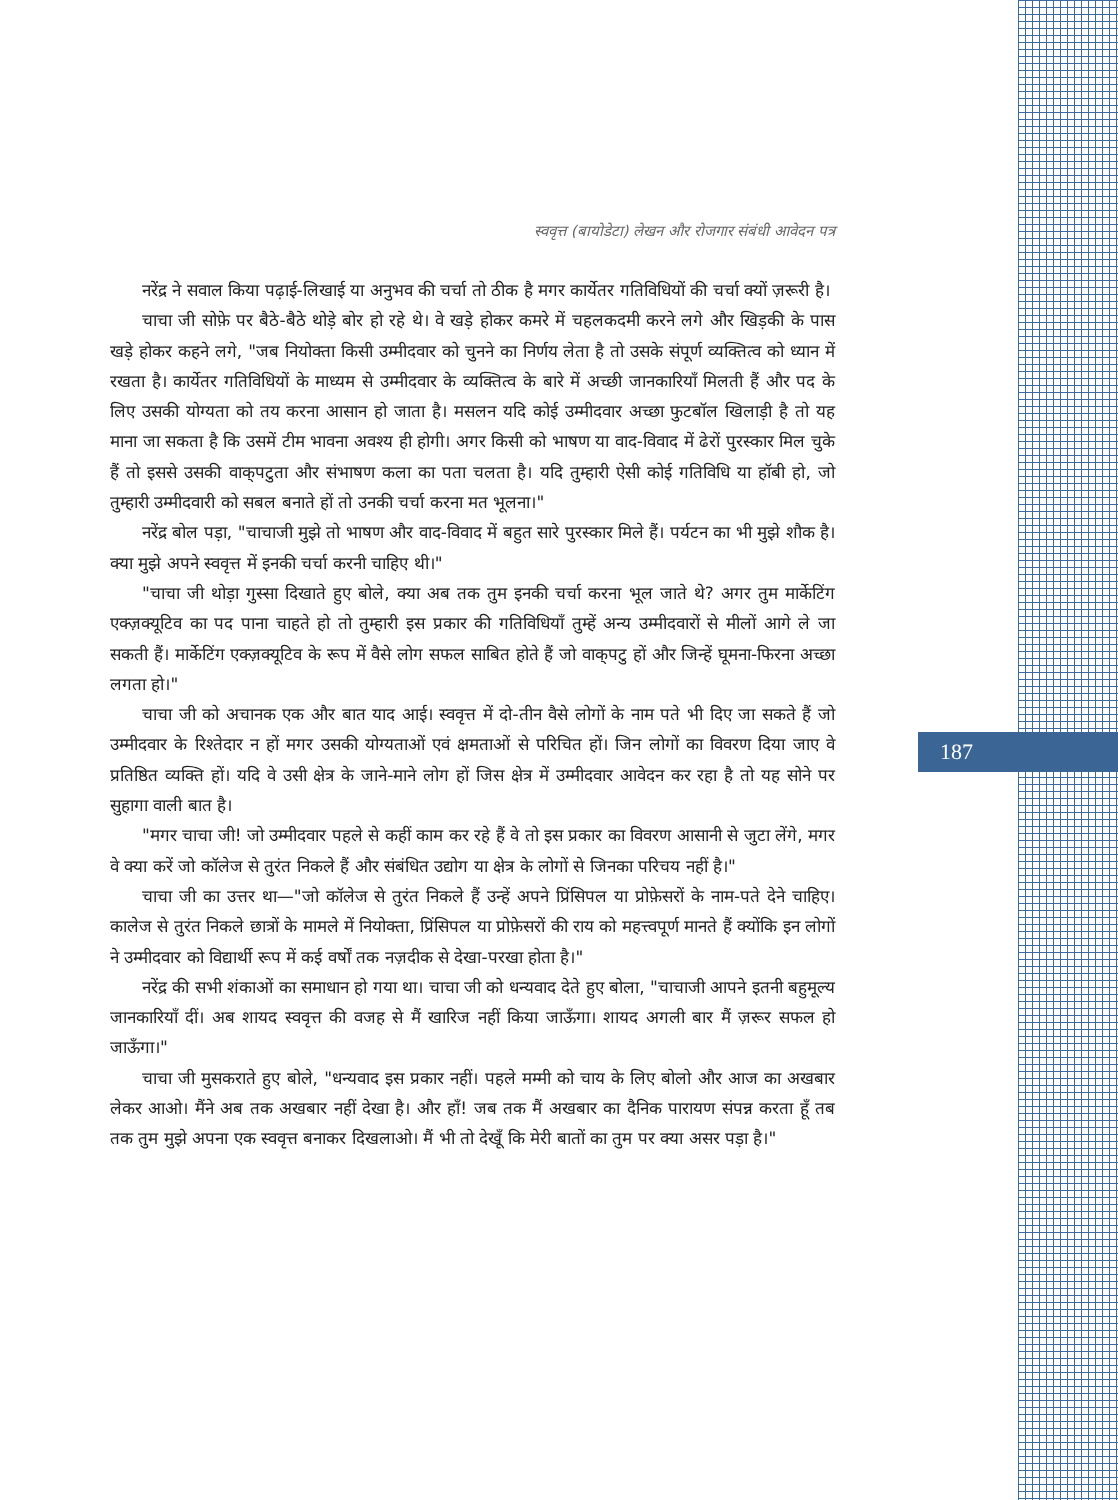187
स्ववृत्त (बायोडेटा) लेखन और रोजगार संबंधी आवेदन पत्र
नरेंद्र ने सवाल किया पढ़ाई-लिखाई या अनुभव की चर्चा तो ठीक है मगर कार्येतर गतिविधियों की चर्चा क्यों ज़रूरी है।
चाचा जी सोफ़े पर बैठे-बैठे थोड़े बोर हो रहे थे। वे खड़े होकर कमरे में चहलकदमी करने लगे और खिड़की के पास खड़े होकर कहने लगे, "जब नियोक्ता किसी उम्मीदवार को चुनने का निर्णय लेता है तो उसके संपूर्ण व्यक्तित्व को ध्यान में रखता है। कार्येतर गतिविधियों के माध्यम से उम्मीदवार के व्यक्तित्व के बारे में अच्छी जानकारियाँ मिलती हैं और पद के लिए उसकी योग्यता को तय करना आसान हो जाता है। मसलन यदि कोई उम्मीदवार अच्छा फुटबॉल खिलाड़ी है तो यह माना जा सकता है कि उसमें टीम भावना अवश्य ही होगी। अगर किसी को भाषण या वाद-विवाद में ढेरों पुरस्कार मिल चुके हैं तो इससे उसकी वाक्‌पटुता और संभाषण कला का पता चलता है। यदि तुम्हारी ऐसी कोई गतिविधि या हॉबी हो, जो तुम्हारी उम्मीदवारी को सबल बनाते हों तो उनकी चर्चा करना मत भूलना।"
नरेंद्र बोल पड़ा, "चाचाजी मुझे तो भाषण और वाद-विवाद में बहुत सारे पुरस्कार मिले हैं। पर्यटन का भी मुझे शौक है। क्या मुझे अपने स्ववृत्त में इनकी चर्चा करनी चाहिए थी।"
"चाचा जी थोड़ा गुस्सा दिखाते हुए बोले, क्या अब तक तुम इनकी चर्चा करना भूल जाते थे? अगर तुम मार्केटिंग एक्ज़क्यूटिव का पद पाना चाहते हो तो तुम्हारी इस प्रकार की गतिविधियाँ तुम्हें अन्य उम्मीदवारों से मीलों आगे ले जा सकती हैं। मार्केटिंग एक्ज़क्यूटिव के रूप में वैसे लोग सफल साबित होते हैं जो वाक्‌पटु हों और जिन्हें घूमना-फिरना अच्छा लगता हो।"
चाचा जी को अचानक एक और बात याद आई। स्ववृत्त में दो-तीन वैसे लोगों के नाम पते भी दिए जा सकते हैं जो उम्मीदवार के रिश्तेदार न हों मगर उसकी योग्यताओं एवं क्षमताओं से परिचित हों। जिन लोगों का विवरण दिया जाए वे प्रतिष्ठित व्यक्ति हों। यदि वे उसी क्षेत्र के जाने-माने लोग हों जिस क्षेत्र में उम्मीदवार आवेदन कर रहा है तो यह सोने पर सुहागा वाली बात है।
"मगर चाचा जी! जो उम्मीदवार पहले से कहीं काम कर रहे हैं वे तो इस प्रकार का विवरण आसानी से जुटा लेंगे, मगर वे क्या करें जो कॉलेज से तुरंत निकले हैं और संबंधित उद्योग या क्षेत्र के लोगों से जिनका परिचय नहीं है।"
चाचा जी का उत्तर था—"जो कॉलेज से तुरंत निकले हैं उन्हें अपने प्रिंसिपल या प्रोफ़ेसरों के नाम-पते देने चाहिए। कालेज से तुरंत निकले छात्रों के मामले में नियोक्ता, प्रिंसिपल या प्रोफ़ेसरों की राय को महत्त्वपूर्ण मानते हैं क्योंकि इन लोगों ने उम्मीदवार को विद्यार्थी रूप में कई वर्षों तक नज़दीक से देखा-परखा होता है।"
नरेंद्र की सभी शंकाओं का समाधान हो गया था। चाचा जी को धन्यवाद देते हुए बोला, "चाचाजी आपने इतनी बहुमूल्य जानकारियाँ दीं। अब शायद स्ववृत्त की वजह से मैं खारिज नहीं किया जाऊँगा। शायद अगली बार मैं ज़रूर सफल हो जाऊँगा।"
चाचा जी मुसकराते हुए बोले, "धन्यवाद इस प्रकार नहीं। पहले मम्मी को चाय के लिए बोलो और आज का अखबार लेकर आओ। मैंने अब तक अखबार नहीं देखा है। और हाँ! जब तक मैं अखबार का दैनिक पारायण संपन्न करता हूँ तब तक तुम मुझे अपना एक स्ववृत्त बनाकर दिखलाओ। मैं भी तो देखूँ कि मेरी बातों का तुम पर क्या असर पड़ा है।"